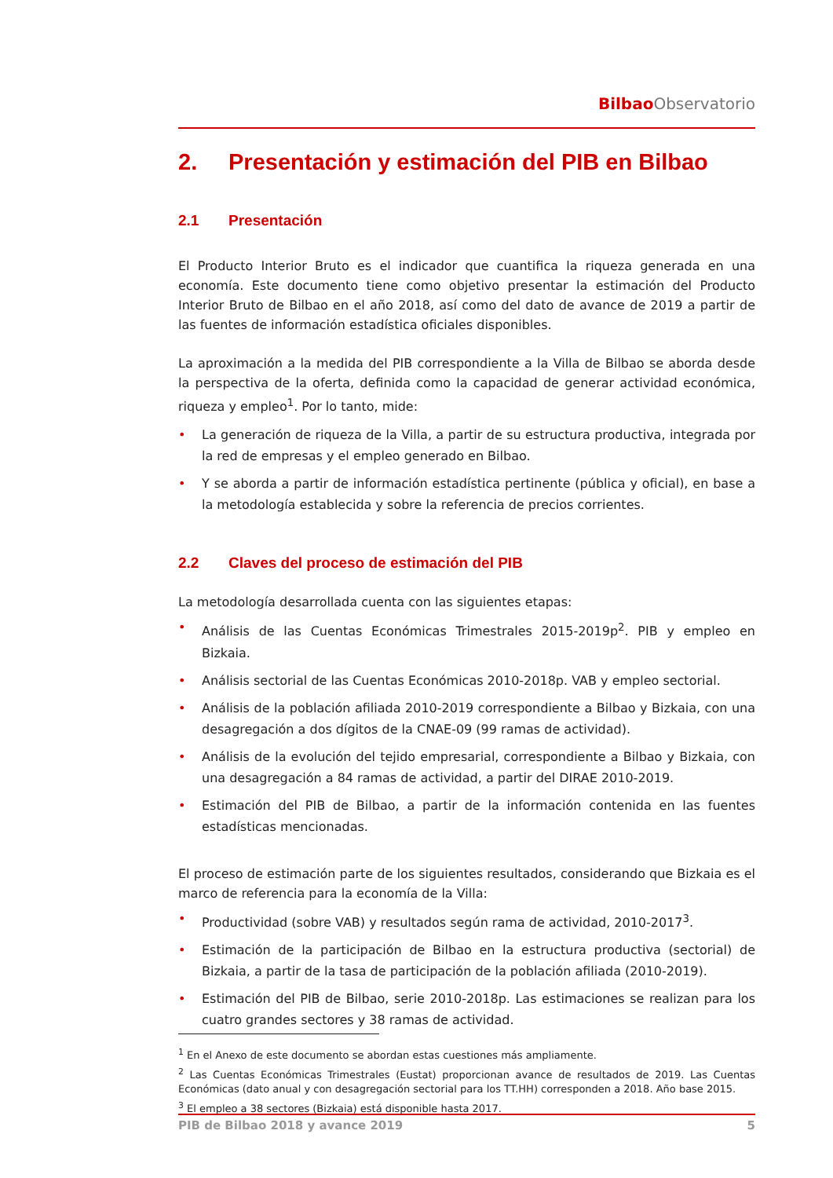Bilbao Observatorio
2. Presentación y estimación del PIB en Bilbao
2.1 Presentación
El Producto Interior Bruto es el indicador que cuantifica la riqueza generada en una economía. Este documento tiene como objetivo presentar la estimación del Producto Interior Bruto de Bilbao en el año 2018, así como del dato de avance de 2019 a partir de las fuentes de información estadística oficiales disponibles.
La aproximación a la medida del PIB correspondiente a la Villa de Bilbao se aborda desde la perspectiva de la oferta, definida como la capacidad de generar actividad económica, riqueza y empleo<sup>1</sup>. Por lo tanto, mide:
• La generación de riqueza de la Villa, a partir de su estructura productiva, integrada por la red de empresas y el empleo generado en Bilbao.
• Y se aborda a partir de información estadística pertinente (pública y oficial), en base a la metodología establecida y sobre la referencia de precios corrientes.
2.2 Claves del proceso de estimación del PIB
La metodología desarrollada cuenta con las siguientes etapas:
• Análisis de las Cuentas Económicas Trimestrales 2015-2019p<sup>2</sup>. PIB y empleo en Bizkaia.
• Análisis sectorial de las Cuentas Económicas 2010-2018p. VAB y empleo sectorial.
• Análisis de la población afiliada 2010-2019 correspondiente a Bilbao y Bizkaia, con una desagregación a dos dígitos de la CNAE-09 (99 ramas de actividad).
• Análisis de la evolución del tejido empresarial, correspondiente a Bilbao y Bizkaia, con una desagregación a 84 ramas de actividad, a partir del DIRAE 2010-2019.
• Estimación del PIB de Bilbao, a partir de la información contenida en las fuentes estadísticas mencionadas.
El proceso de estimación parte de los siguientes resultados, considerando que Bizkaia es el marco de referencia para la economía de la Villa:
• Productividad (sobre VAB) y resultados según rama de actividad, 2010-2017<sup>3</sup>.
• Estimación de la participación de Bilbao en la estructura productiva (sectorial) de Bizkaia, a partir de la tasa de participación de la población afiliada (2010-2019).
• Estimación del PIB de Bilbao, serie 2010-2018p. Las estimaciones se realizan para los cuatro grandes sectores y 38 ramas de actividad.
<sup>1</sup> En el Anexo de este documento se abordan estas cuestiones más ampliamente.
<sup>2</sup> Las Cuentas Económicas Trimestrales (Eustat) proporcionan avance de resultados de 2019. Las Cuentas Económicas (dato anual y con desagregación sectorial para los TT.HH) corresponden a 2018. Año base 2015.
<sup>3</sup> El empleo a 38 sectores (Bizkaia) está disponible hasta 2017.
PIB de Bilbao 2018 y avance 2019 5